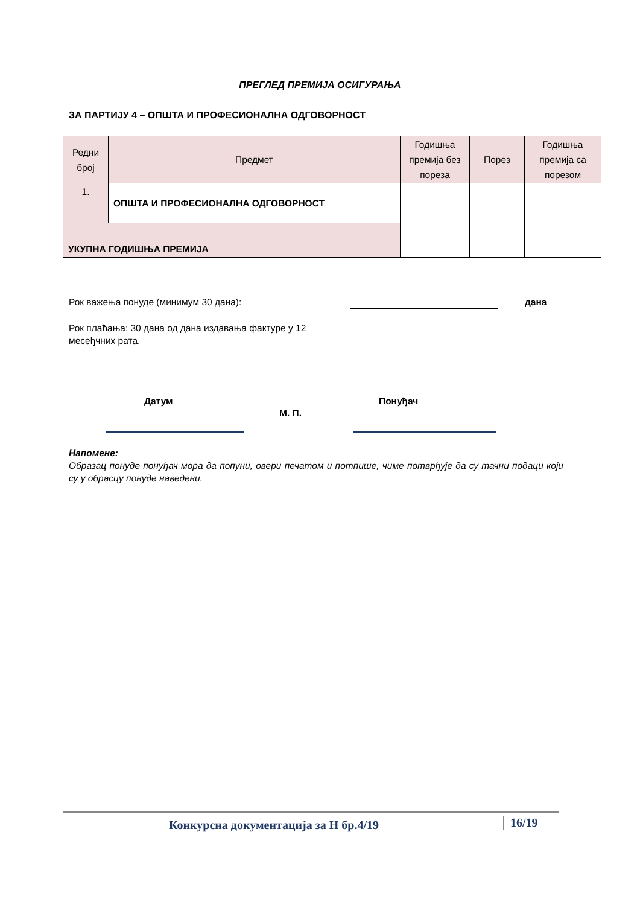ПРЕГЛЕД ПРЕМИЈА ОСИГУРАЊА
ЗА ПАРТИЈУ 4 – ОПШТА И ПРОФЕСИОНАЛНА ОДГОВОРНОСТ
| Редни број | Предмет | Годишња премија без пореза | Порез | Годишња премија са порезом |
| --- | --- | --- | --- | --- |
| 1. | ОПШТА И ПРОФЕСИОНАЛНА ОДГОВОРНОСТ | | | |
| УКУПНА ГОДИШЊА ПРЕМИЈА | | | | |
Рок важења понуде (минимум 30 дана):
дана
Рок плаћања: 30 дана од дана издавања фактуре у 12 месеђчних рата.
Датум Понуђач
М. П.
Напомене:
Образац понуде понуђач мора да попуни, овери печатом и потпише, чиме потврђује да су тачни подаци који су у обрасцу понуде наведени.
Конкурсна документација за Н бр.4/19
16/19